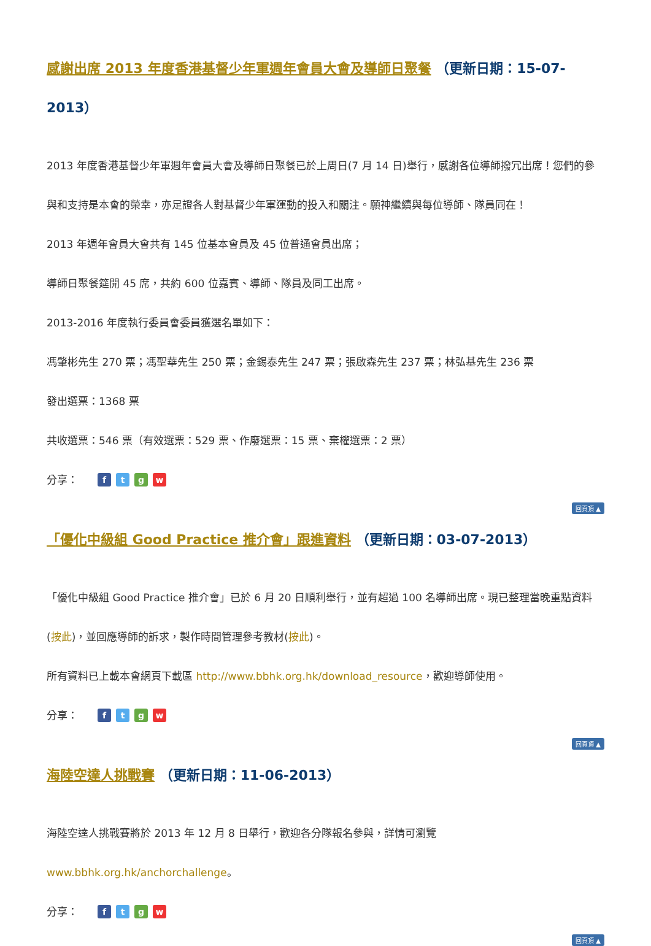感謝出席 2013 年度香港基督少年軍週年會員大會及導師日聚餐 （更新日期：15-07-2013）
2013 年度香港基督少年軍週年會員大會及導師日聚餐已於上周日(7 月 14 日)舉行，感謝各位導師撥冗出席！您們的參與和支持是本會的榮幸，亦足證各人對基督少年軍運動的投入和關注。願神繼續與每位導師、隊員同在！
2013 年週年會員大會共有 145 位基本會員及 45 位普通會員出席；
導師日聚餐筵開 45 席，共約 600 位嘉賓、導師、隊員及同工出席。
2013-2016 年度執行委員會委員獲選名單如下：
馮肇彬先生 270 票；馮聖華先生 250 票；金錫泰先生 247 票；張啟森先生 237 票；林弘基先生 236 票
發出選票：1368 票
共收選票：546 票（有效選票：529 票、作廢選票：15 票、棄權選票：2 票）
分享： f t g w
回頁頂 ▲
「優化中級組 Good Practice 推介會」跟進資料 （更新日期：03-07-2013）
「優化中級組 Good Practice 推介會」已於 6 月 20 日順利舉行，並有超過 100 名導師出席。現已整理當晚重點資料(按此)，並回應導師的訴求，製作時間管理參考教材(按此)。
所有資料已上載本會網頁下載區 http://www.bbhk.org.hk/download_resource，歡迎導師使用。
分享： f t g w
回頁頂 ▲
海陸空達人挑戰賽 （更新日期：11-06-2013）
海陸空達人挑戰賽將於 2013 年 12 月 8 日舉行，歡迎各分隊報名參與，詳情可瀏覽
www.bbhk.org.hk/anchorchallenge。
分享： f t g w
回頁頂 ▲